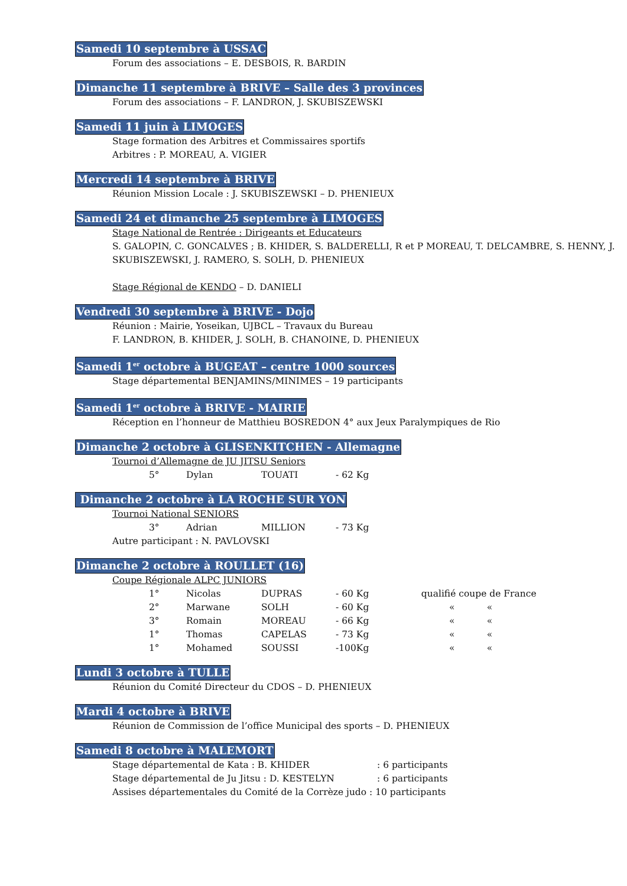Samedi 10 septembre à USSAC
Forum des associations – E. DESBOIS, R. BARDIN
Dimanche 11 septembre à BRIVE – Salle des 3 provinces
Forum des associations – F. LANDRON, J. SKUBISZEWSKI
Samedi 11 juin à LIMOGES
Stage formation des Arbitres et Commissaires sportifs
Arbitres : P. MOREAU, A. VIGIER
Mercredi 14 septembre à BRIVE
Réunion Mission Locale : J. SKUBISZEWSKI – D. PHENIEUX
Samedi 24 et dimanche 25 septembre à LIMOGES
Stage National de Rentrée : Dirigeants et Educateurs
S. GALOPIN, C. GONCALVES ; B. KHIDER, S. BALDERELLI, R et P MOREAU, T. DELCAMBRE, S. HENNY, J. SKUBISZEWSKI, J. RAMERO, S. SOLH, D. PHENIEUX
Stage Régional de KENDO – D. DANIELI
Vendredi 30 septembre à BRIVE - Dojo
Réunion : Mairie, Yoseikan, UJBCL – Travaux du Bureau
F. LANDRON, B. KHIDER, J. SOLH, B. CHANOINE, D. PHENIEUX
Samedi 1<sup>er</sup> octobre à BUGEAT – centre 1000 sources
Stage départemental BENJAMINS/MINIMES – 19 participants
Samedi 1<sup>er</sup> octobre à BRIVE - MAIRIE
Réception en l’honneur de Matthieu BOSREDON 4° aux Jeux Paralympiques de Rio
Dimanche 2 octobre à GLISENKITCHEN - Allemagne
Tournoi d’Allemagne de JU JITSU Seniors
| 5° | Dylan | TOUATI | - 62 Kg |
Dimanche 2 octobre à LA ROCHE SUR YON
Tournoi National SENIORS
| 3° | Adrian | MILLION | - 73 Kg |
Autre participant : N. PAVLOVSKI
Dimanche 2 octobre à ROULLET (16)
Coupe Régionale ALPC JUNIORS
| 1° | Nicolas | DUPRAS | - 60 Kg | qualifié coupe de France |
| 2° | Marwane | SOLH | - 60 Kg | « « |
| 3° | Romain | MOREAU | - 66 Kg | « « |
| 1° | Thomas | CAPELAS | - 73 Kg | « « |
| 1° | Mohamed | SOUSSI | -100Kg | « « |
Lundi 3 octobre à TULLE
Réunion du Comité Directeur du CDOS – D. PHENIEUX
Mardi 4 octobre à BRIVE
Réunion de Commission de l’office Municipal des sports – D. PHENIEUX
Samedi 8 octobre à MALEMORT
Stage départemental de Kata : B. KHIDER: 6 participants
Stage départemental de Ju Jitsu : D. KESTELYN: 6 participants
Assises départementales du Comité de la Corrèze judo : 10 participants